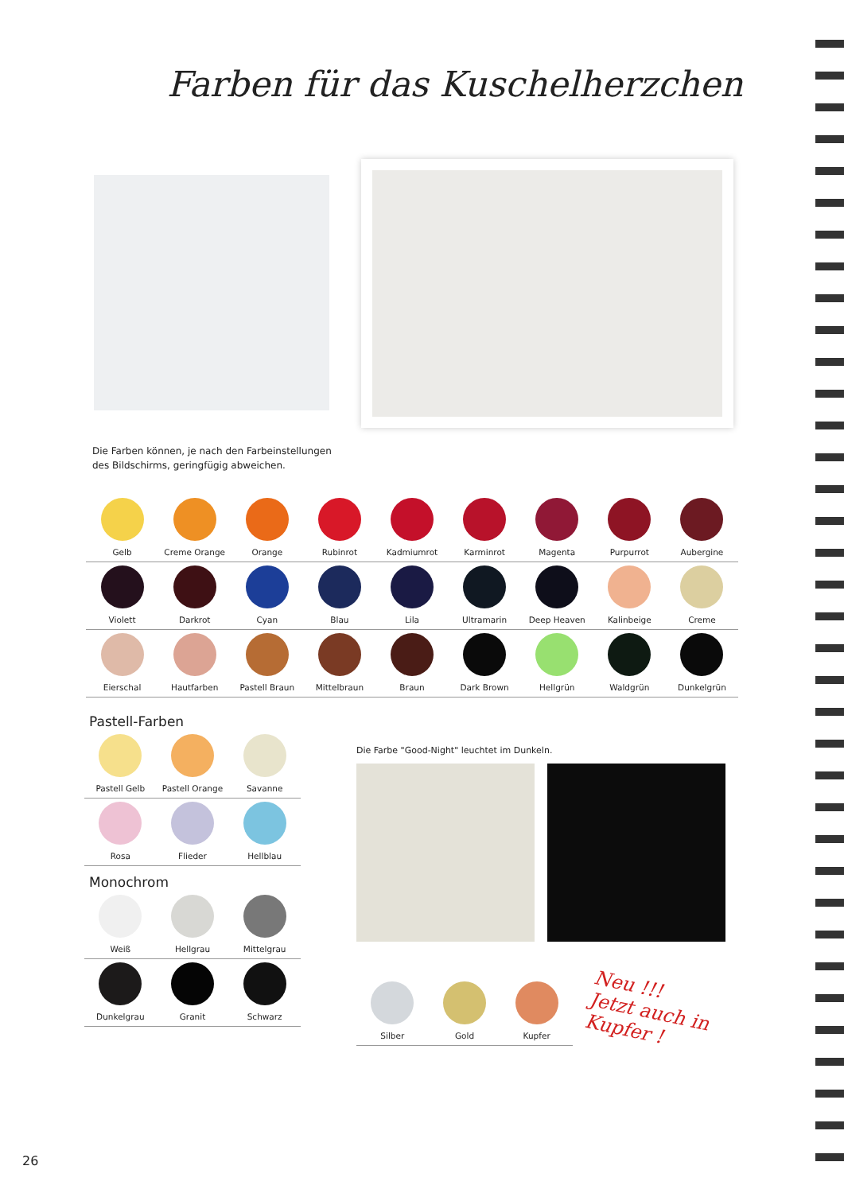Farben für das Kuschelherzchen
Die Farben können, je nach den Farbeinstellungen
des Bildschirms, geringfügig abweichen.
| Gelb | Creme Orange | Orange | Rubinrot | Kadmiumrot | Karminrot | Magenta | Purpurrot | Aubergine |
| Violett | Darkrot | Cyan | Blau | Lila | Ultramarin | Deep Heaven | Kalinbeige | Creme |
| Eierschal | Hautfarben | Pastell Braun | Mittelbraun | Braun | Dark Brown | Hellgrün | Waldgrün | Dunkelgrün |
Pastell-Farben
| Pastell Gelb | Pastell Orange | Savanne |
| Rosa | Flieder | Hellblau |
Monochrom
| Weiß | Hellgrau | Mittelgrau |
| Dunkelgrau | Granit | Schwarz |
Die Farbe "Good-Night" leuchtet im Dunkeln.
| Silber | Gold | Kupfer |
Neu !!!
Jetzt auch in
Kupfer !
26